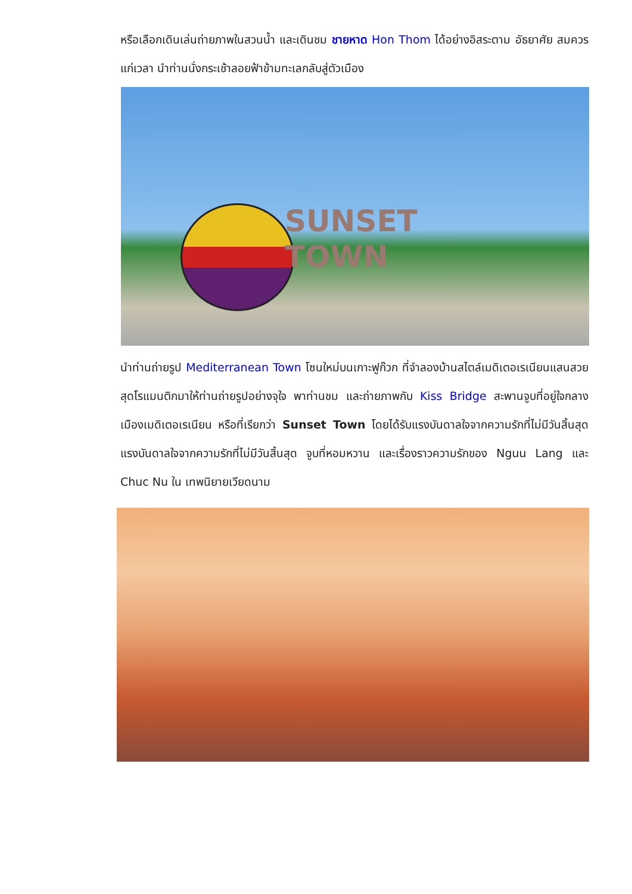หรือเลือกเดินเล่นถ่ายภาพในสวนน้ำ และเดินชม ชายหาด Hon Thom ได้อย่างอิสระตาม อัธยาศัย สมควรแก่เวลา นำท่านนั่งกระเช้าลอยฟ้าข้ามทะเลกลับสู่ตัวเมือง
SUNSET
TOWN
นำท่านถ่ายรูป Mediterranean Town โซนใหม่บนเกาะฟูก๊วก ที่จำลองบ้านสไตล์เมดิเตอเรเนียนแสนสวย สุดโรแมนติกมาให้ท่านถ่ายรูปอย่างจุใจ พาท่านชม และถ่ายภาพกับ Kiss Bridge สะพานจูบที่อยู่ใจกลางเมืองเมดิเตอเรเนียน หรือที่เรียกว่า Sunset Town โดยได้รับแรงบันดาลใจจากความรักที่ไม่มีวันสิ้นสุดแรงบันดาลใจจากความรักที่ไม่มีวันสิ้นสุด จูบที่หอมหวาน และเรื่องราวความรักของ Nguu Lang และ Chuc Nu ใน เทพนิยายเวียดนาม